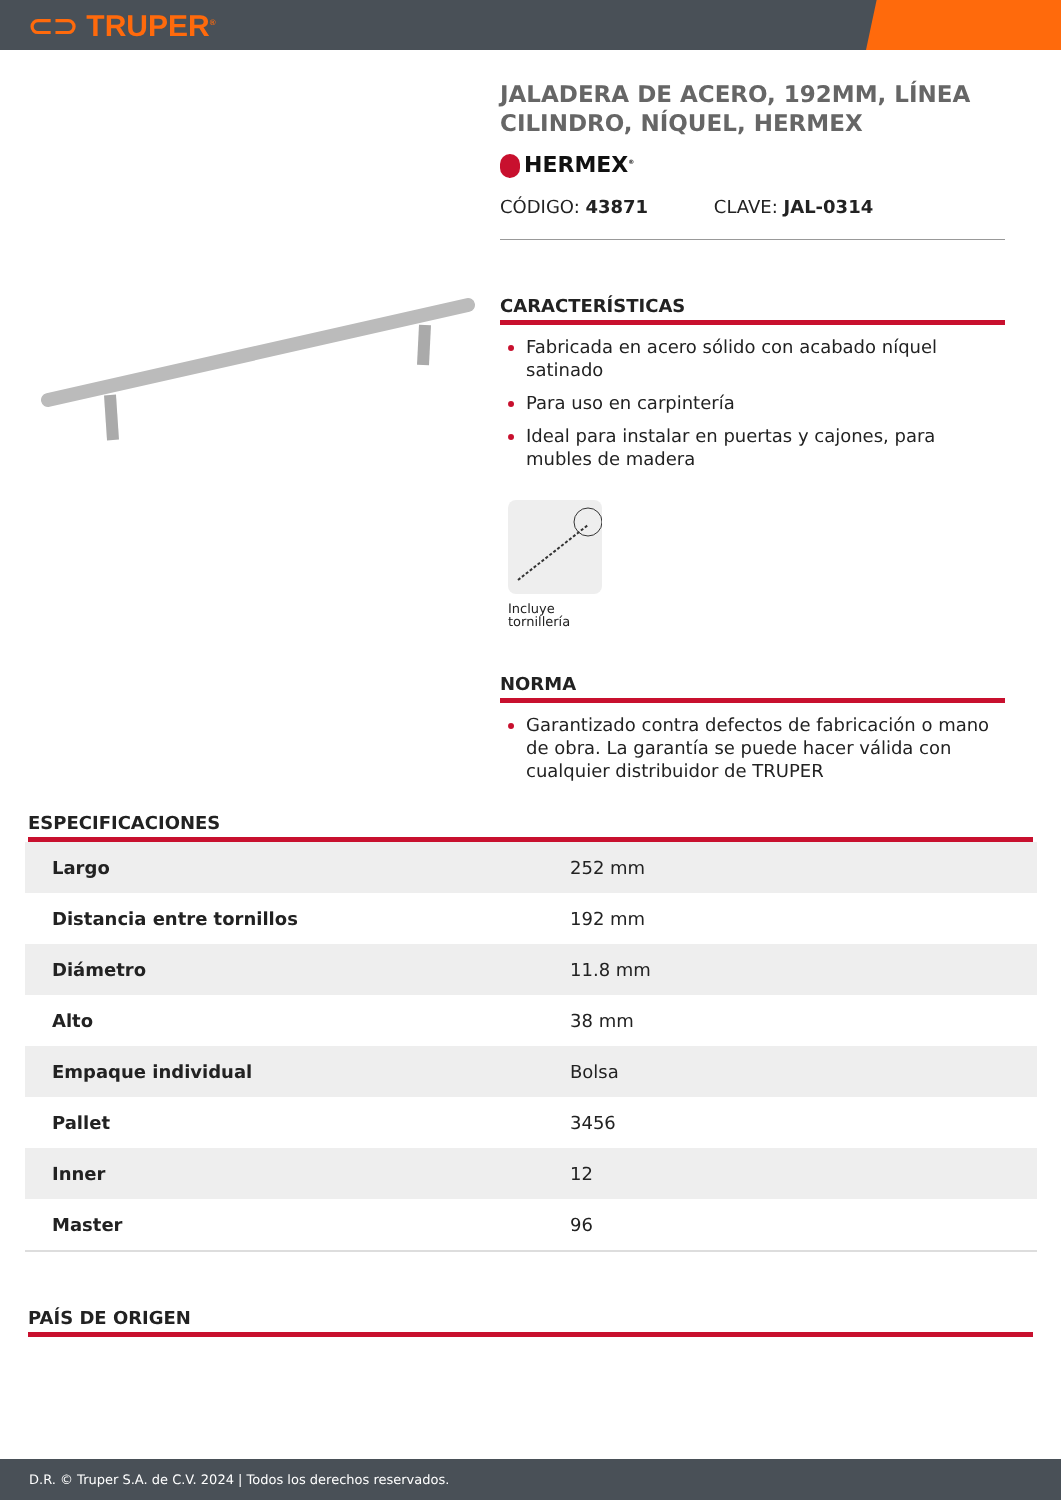⊂⊃ TRUPER<sup>®</sup>
JALADERA DE ACERO, 192MM, LÍNEA CILINDRO, NÍQUEL, HERMEX
HERMEX<sup>®</sup>
CÓDIGO: 43871 CLAVE: JAL-0314
CARACTERÍSTICAS
Fabricada en acero sólido con acabado níquel satinado
Para uso en carpintería
Ideal para instalar en puertas y cajones, para mubles de madera
Incluye
tornillería
NORMA
Garantizado contra defectos de fabricación o mano de obra. La garantía se puede hacer válida con cualquier distribuidor de TRUPER
ESPECIFICACIONES
| Largo | 252 mm |
| Distancia entre tornillos | 192 mm |
| Diámetro | 11.8 mm |
| Alto | 38 mm |
| Empaque individual | Bolsa |
| Pallet | 3456 |
| Inner | 12 |
| Master | 96 |
PAÍS DE ORIGEN
D.R. © Truper S.A. de C.V. 2024 | Todos los derechos reservados.